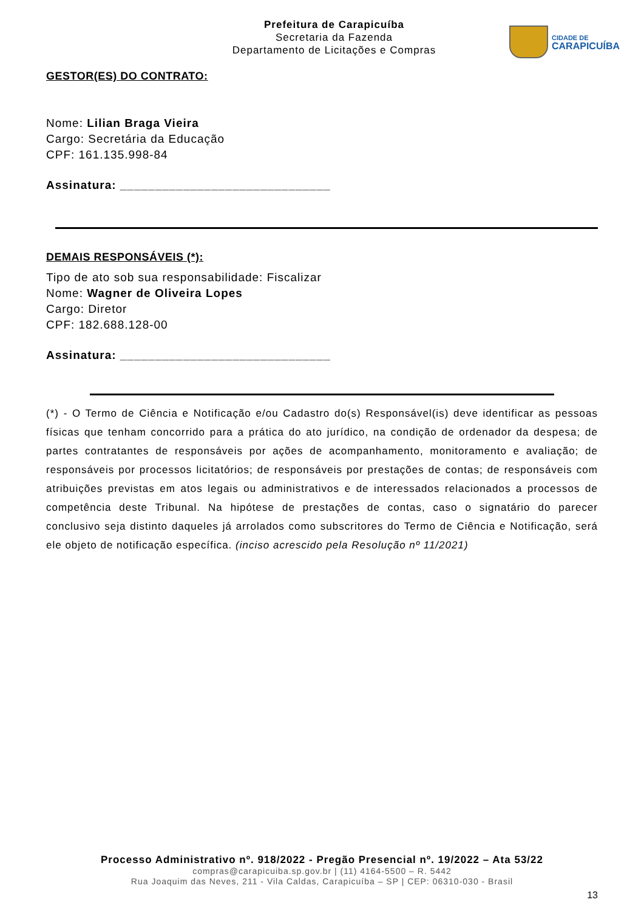Prefeitura de Carapicuíba
Secretaria da Fazenda
Departamento de Licitações e Compras
CIDADE DE
CARAPICUÍBA
GESTOR(ES) DO CONTRATO:
Nome: Lilian Braga Vieira
Cargo: Secretária da Educação
CPF: 161.135.998-84
Assinatura: ______________________________
DEMAIS RESPONSÁVEIS (*):
Tipo de ato sob sua responsabilidade: Fiscalizar
Nome: Wagner de Oliveira Lopes
Cargo: Diretor
CPF: 182.688.128-00
Assinatura: ______________________________
(*) - O Termo de Ciência e Notificação e/ou Cadastro do(s) Responsável(is) deve identificar as pessoas físicas que tenham concorrido para a prática do ato jurídico, na condição de ordenador da despesa; de partes contratantes de responsáveis por ações de acompanhamento, monitoramento e avaliação; de responsáveis por processos licitatórios; de responsáveis por prestações de contas; de responsáveis com atribuições previstas em atos legais ou administrativos e de interessados relacionados a processos de competência deste Tribunal. Na hipótese de prestações de contas, caso o signatário do parecer conclusivo seja distinto daqueles já arrolados como subscritores do Termo de Ciência e Notificação, será ele objeto de notificação específica. (inciso acrescido pela Resolução nº 11/2021)
Processo Administrativo nº. 918/2022 - Pregão Presencial nº. 19/2022 – Ata 53/22
compras@carapicuiba.sp.gov.br | (11) 4164-5500 – R. 5442
Rua Joaquim das Neves, 211 - Vila Caldas, Carapicuíba – SP | CEP: 06310-030 - Brasil
13